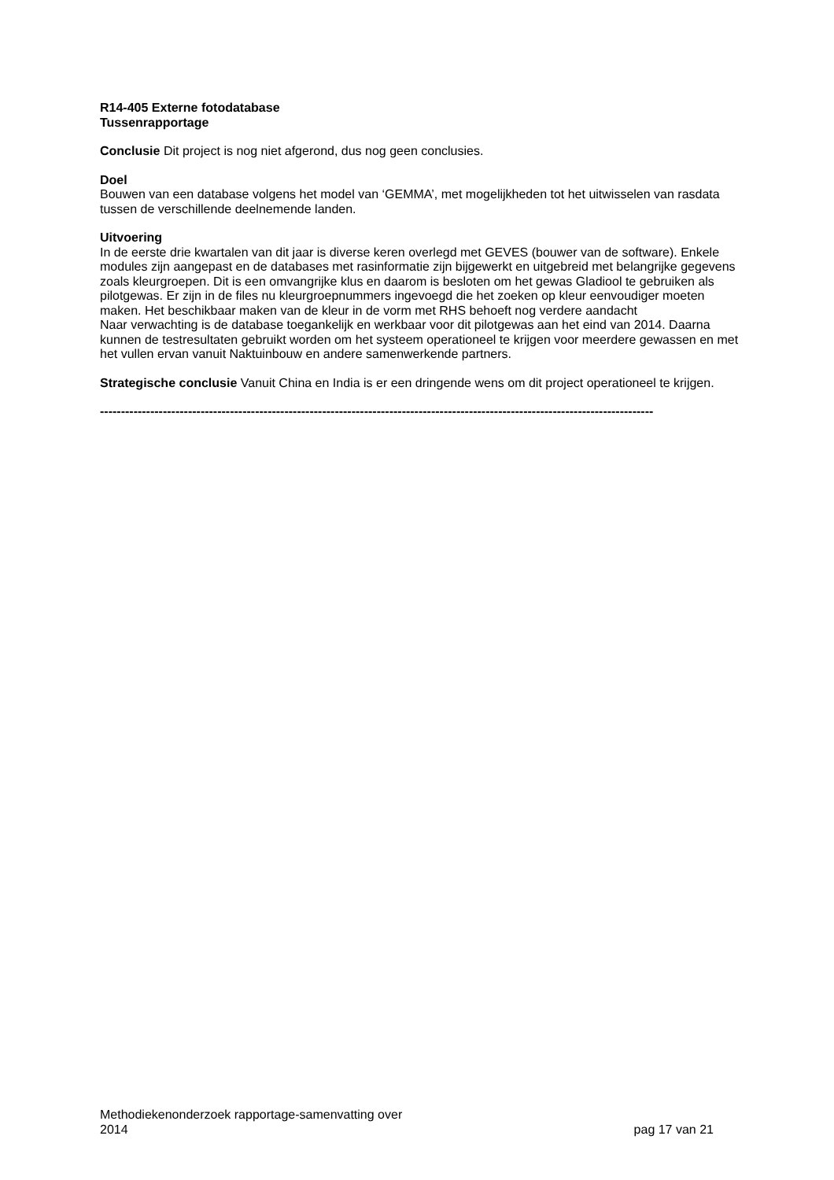R14-405 Externe fotodatabase
Tussenrapportage
Conclusie Dit project is nog niet afgerond, dus nog geen conclusies.
Doel
Bouwen van een database volgens het model van ‘GEMMA’, met mogelijkheden tot het uitwisselen van rasdata tussen de verschillende deelnemende landen.
Uitvoering
In de eerste drie kwartalen van dit jaar is diverse keren overlegd met GEVES (bouwer van de software). Enkele modules zijn aangepast en de databases met rasinformatie zijn bijgewerkt en uitgebreid met belangrijke gegevens zoals kleurgroepen. Dit is een omvangrijke klus en daarom is besloten om het gewas Gladiool te gebruiken als pilotgewas. Er zijn in de files nu kleurgroepnummers ingevoegd die het zoeken op kleur eenvoudiger moeten maken. Het beschikbaar maken van de kleur in de vorm met RHS behoeft nog verdere aandacht
Naar verwachting is de database toegankelijk en werkbaar voor dit pilotgewas aan het eind van 2014. Daarna kunnen de testresultaten gebruikt worden om het systeem operationeel te krijgen voor meerdere gewassen en met het vullen ervan vanuit Naktuinbouw en andere samenwerkende partners.
Strategische conclusie Vanuit China en India is er een dringende wens om dit project operationeel te krijgen.
------------------------------------------------------------------------------------------------------------------------------------
Methodiekenonderzoek rapportage-samenvatting over
2014
pag 17 van 21